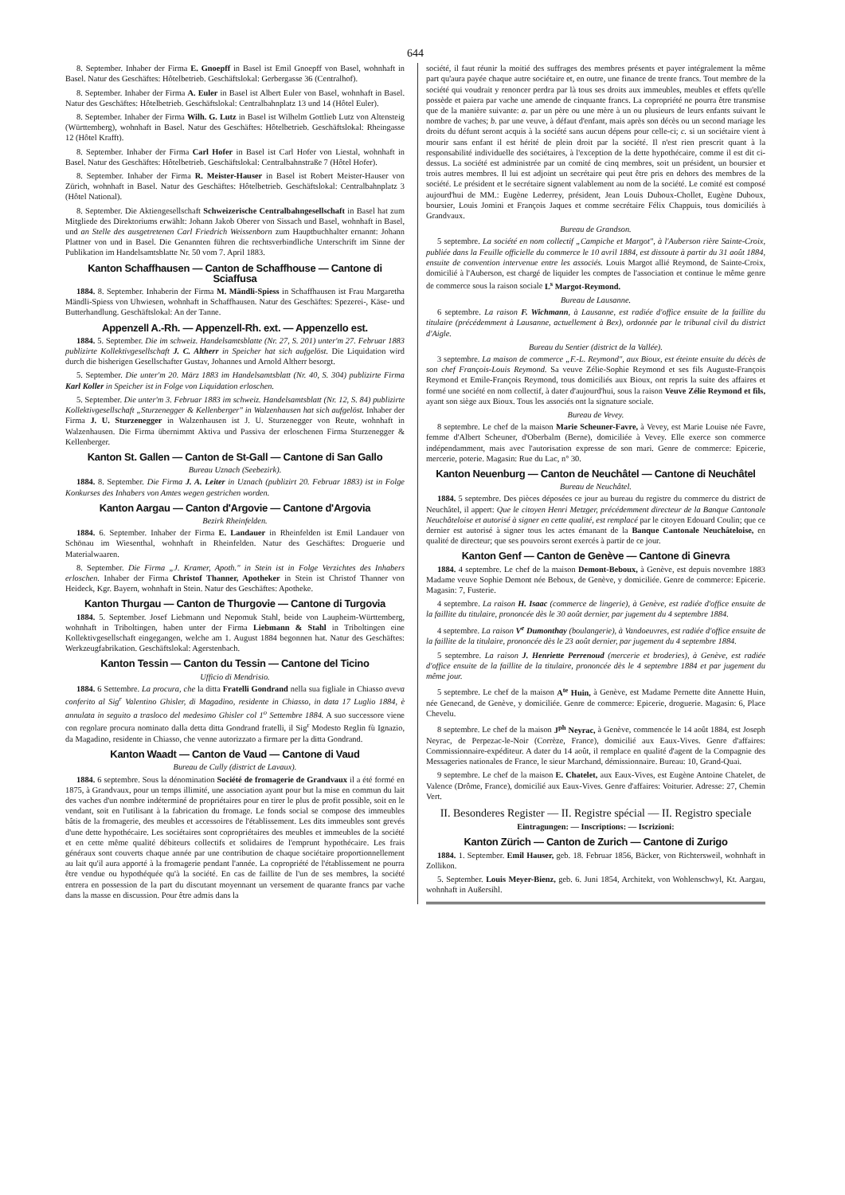644
8. September. Inhaber der Firma E. Gnoepff in Basel ist Emil Gnoepff von Basel, wohnhaft in Basel. Natur des Geschäftes: Hôtelbetrieb. Geschäftslokal: Gerbergasse 36 (Centralhof).
8. September. Inhaber der Firma A. Euler in Basel ist Albert Euler von Basel, wohnhaft in Basel. Natur des Geschäftes: Hôtelbetrieb. Geschäftslokal: Centralbahnplatz 13 und 14 (Hôtel Euler).
8. September. Inhaber der Firma Wilh. G. Lutz in Basel ist Wilhelm Gottlieb Lutz von Altensteig (Württemberg), wohnhaft in Basel. Natur des Geschäftes: Hôtelbetrieb. Geschäftslokal: Rheingasse 12 (Hôtel Krafft).
8. September. Inhaber der Firma Carl Hofer in Basel ist Carl Hofer von Liestal, wohnhaft in Basel. Natur des Geschäftes: Hôtelbetrieb. Geschäftslokal: Centralbahnstraße 7 (Hôtel Hofer).
8. September. Inhaber der Firma R. Meister-Hauser in Basel ist Robert Meister-Hauser von Zürich, wohnhaft in Basel. Natur des Geschäftes: Hôtelbetrieb. Geschäftslokal: Centralbahnplatz 3 (Hôtel National).
8. September. Die Aktiengesellschaft Schweizerische Centralbahngesellschaft in Basel hat zum Mitgliede des Direktoriums erwählt: Johann Jakob Oberer von Sissach und Basel, wohnhaft in Basel, und an Stelle des ausgetretenen Carl Friedrich Weissenborn zum Hauptbuchhalter ernannt: Johann Plattner von und in Basel. Die Genannten führen die rechtsverbindliche Unterschrift im Sinne der Publikation im Handelsamtsblatte Nr. 50 vom 7. April 1883.
Kanton Schaffhausen — Canton de Schaffhouse — Cantone di Sciaffusa
1884. 8. September. Inhaberin der Firma M. Mändli-Spiess in Schaffhausen ist Frau Margaretha Mändli-Spiess von Uhwiesen, wohnhaft in Schaffhausen. Natur des Geschäftes: Spezerei-, Käse- und Butterhandlung. Geschäftslokal: An der Tanne.
Appenzell A.-Rh. — Appenzell-Rh. ext. — Appenzello est.
1884. 5. September. Die im schweiz. Handelsamtsblatte (Nr. 27, S. 201) unter'm 27. Februar 1883 publizirte Kollektivgesellschaft J. C. Altherr in Speicher hat sich aufgelöst. Die Liquidation wird durch die bisherigen Gesellschafter Gustav, Johannes und Arnold Altherr besorgt.
5. September. Die unter'm 20. März 1883 im Handelsamtsblatt (Nr. 40, S. 304) publizirte Firma Karl Koller in Speicher ist in Folge von Liquidation erloschen.
5. September. Die unter'm 3. Februar 1883 im schweiz. Handelsamtsblatt (Nr. 12, S. 84) publizirte Kollektivgesellschaft „Sturzenegger & Kellenberger" in Walzenhausen hat sich aufgelöst. Inhaber der Firma J. U. Sturzenegger in Walzenhausen ist J. U. Sturzenegger von Reute, wohnhaft in Walzenhausen. Die Firma übernimmt Aktiva und Passiva der erloschenen Firma Sturzenegger & Kellenberger.
Kanton St. Gallen — Canton de St-Gall — Cantone di San Gallo
Bureau Uznach (Seebezirk).
1884. 8. September. Die Firma J. A. Leiter in Uznach (publizirt 20. Februar 1883) ist in Folge Konkurses des Inhabers von Amtes wegen gestrichen worden.
Kanton Aargau — Canton d'Argovie — Cantone d'Argovia
Bezirk Rheinfelden.
1884. 6. September. Inhaber der Firma E. Landauer in Rheinfelden ist Emil Landauer von Schönau im Wiesenthal, wohnhaft in Rheinfelden. Natur des Geschäftes: Droguerie und Materialwaaren.
8. September. Die Firma „J. Kramer, Apoth." in Stein ist in Folge Verzichtes des Inhabers erloschen. Inhaber der Firma Christof Thanner, Apotheker in Stein ist Christof Thanner von Heideck, Kgr. Bayern, wohnhaft in Stein. Natur des Geschäftes: Apotheke.
Kanton Thurgau — Canton de Thurgovie — Cantone di Turgovia
1884. 5. September. Josef Liebmann und Nepomuk Stahl, beide von Laupheim-Württemberg, wohnhaft in Triboltingen, haben unter der Firma Liebmann & Stahl in Triboltingen eine Kollektivgesellschaft eingegangen, welche am 1. August 1884 begonnen hat. Natur des Geschäftes: Werkzeugfabrikation. Geschäftslokal: Agerstenbach.
Kanton Tessin — Canton du Tessin — Cantone del Ticino
Ufficio di Mendrisio.
1884. 6 Settembre. La procura, che la ditta Fratelli Gondrand nella sua figliale in Chiasso aveva conferito al Sig<sup>r</sup> Valentino Ghisler, di Magadino, residente in Chiasso, in data 17 Luglio 1884, è annulata in seguito a trasloco del medesimo Ghisler col 1<sup>o</sup> Settembre 1884. A suo successore viene con regolare procura nominato dalla detta ditta Gondrand fratelli, il Sig<sup>r</sup> Modesto Reglin fù Ignazio, da Magadino, residente in Chiasso, che venne autorizzato a firmare per la ditta Gondrand.
Kanton Waadt — Canton de Vaud — Cantone di Vaud
Bureau de Cully (district de Lavaux).
1884. 6 septembre. Sous la dénomination Société de fromagerie de Grandvaux il a été formé en 1875, à Grandvaux, pour un temps illimité, une association ayant pour but la mise en commun du lait des vaches d'un nombre indéterminé de propriétaires pour en tirer le plus de profit possible, soit en le vendant, soit en l'utilisant à la fabrication du fromage. Le fonds social se compose des immeubles bâtis de la fromagerie, des meubles et accessoires de l'établissement. Les dits immeubles sont grevés d'une dette hypothécaire. Les sociétaires sont copropriétaires des meubles et immeubles de la société et en cette même qualité débiteurs collectifs et solidaires de l'emprunt hypothécaire. Les frais généraux sont couverts chaque année par une contribution de chaque sociétaire proportionnellement au lait qu'il aura apporté à la fromagerie pendant l'année. La copropriété de l'établissement ne pourra être vendue ou hypothéquée qu'à la société. En cas de faillite de l'un de ses membres, la société entrera en possession de la part du discutant moyennant un versement de quarante francs par vache dans la masse en discussion. Pour être admis dans la
société, il faut réunir la moitié des suffrages des membres présents et payer intégralement la même part qu'aura payée chaque autre sociétaire et, en outre, une finance de trente francs. Tout membre de la société qui voudrait y renoncer perdra par là tous ses droits aux immeubles, meubles et effets qu'elle possède et paiera par vache une amende de cinquante francs. La copropriété ne pourra être transmise que de la manière suivante: a. par un père ou une mère à un ou plusieurs de leurs enfants suivant le nombre de vaches; b. par une veuve, à défaut d'enfant, mais après son décès ou un second mariage les droits du défunt seront acquis à la société sans aucun dépens pour celle-ci; c. si un sociétaire vient à mourir sans enfant il est hérité de plein droit par la société. Il n'est rien prescrit quant à la responsabilité individuelle des sociétaires, à l'exception de la dette hypothécaire, comme il est dit ci-dessus. La société est administrée par un comité de cinq membres, soit un président, un boursier et trois autres membres. Il lui est adjoint un secrétaire qui peut être pris en dehors des membres de la société. Le président et le secrétaire signent valablement au nom de la société. Le comité est composé aujourd'hui de MM.: Eugène Lederrey, président, Jean Louis Duboux-Chollet, Eugène Duboux, boursier, Louis Jomini et François Jaques et comme secrétaire Félix Chappuis, tous domiciliés à Grandvaux.
Bureau de Grandson.
5 septembre. La société en nom collectif „Campiche et Margot", à l'Auberson rière Sainte-Croix, publiée dans la Feuille officielle du commerce le 10 avril 1884, est dissoute à partir du 31 août 1884, ensuite de convention intervenue entre les associés. Louis Margot allié Reymond, de Sainte-Croix, domicilié à l'Auberson, est chargé de liquider les comptes de l'association et continue le même genre de commerce sous la raison sociale L<sup>s</sup> Margot-Reymond.
Bureau de Lausanne.
6 septembre. La raison F. Wichmann, à Lausanne, est radiée d'office ensuite de la faillite du titulaire (précédemment à Lausanne, actuellement à Bex), ordonnée par le tribunal civil du district d'Aigle.
Bureau du Sentier (district de la Vallée).
3 septembre. La maison de commerce „F.-L. Reymond", aux Bioux, est éteinte ensuite du décès de son chef François-Louis Reymond. Sa veuve Zélie-Sophie Reymond et ses fils Auguste-François Reymond et Emile-François Reymond, tous domiciliés aux Bioux, ont repris la suite des affaires et formé une société en nom collectif, à dater d'aujourd'hui, sous la raison Veuve Zélie Reymond et fils, ayant son siège aux Bioux. Tous les associés ont la signature sociale.
Bureau de Vevey.
8 septembre. Le chef de la maison Marie Scheuner-Favre, à Vevey, est Marie Louise née Favre, femme d'Albert Scheuner, d'Oberbalm (Berne), domiciliée à Vevey. Elle exerce son commerce indépendamment, mais avec l'autorisation expresse de son mari. Genre de commerce: Epicerie, mercerie, poterie. Magasin: Rue du Lac, n° 30.
Kanton Neuenburg — Canton de Neuchâtel — Cantone di Neuchâtel
Bureau de Neuchâtel.
1884. 5 septembre. Des pièces déposées ce jour au bureau du registre du commerce du district de Neuchâtel, il appert: Que le citoyen Henri Metzger, précédemment directeur de la Banque Cantonale Neuchâteloise et autorisé à signer en cette qualité, est remplacé par le citoyen Edouard Coulin; que ce dernier est autorisé à signer tous les actes émanant de la Banque Cantonale Neuchâteloise, en qualité de directeur; que ses pouvoirs seront exercés à partir de ce jour.
Kanton Genf — Canton de Genève — Cantone di Ginevra
1884. 4 septembre. Le chef de la maison Demont-Beboux, à Genève, est depuis novembre 1883 Madame veuve Sophie Demont née Beboux, de Genève, y domiciliée. Genre de commerce: Epicerie. Magasin: 7, Fusterie.
4 septembre. La raison H. Isaac (commerce de lingerie), à Genève, est radiée d'office ensuite de la faillite du titulaire, prononcée dès le 30 août dernier, par jugement du 4 septembre 1884.
4 septembre. La raison V<sup>e</sup> Dumonthay (boulangerie), à Vandoeuvres, est radiée d'office ensuite de la faillite de la titulaire, prononcée dès le 23 août dernier, par jugement du 4 septembre 1884.
5 septembre. La raison J. Henriette Perrenoud (mercerie et broderies), à Genève, est radiée d'office ensuite de la faillite de la titulaire, prononcée dès le 4 septembre 1884 et par jugement du même jour.
5 septembre. Le chef de la maison A<sup>te</sup> Huin, à Genève, est Madame Pernette dite Annette Huin, née Genecand, de Genève, y domiciliée. Genre de commerce: Epicerie, droguerie. Magasin: 6, Place Chevelu.
8 septembre. Le chef de la maison J<sup>ph</sup> Neyrac, à Genève, commencée le 14 août 1884, est Joseph Neyrac, de Perpezac-le-Noir (Corrèze, France), domicilié aux Eaux-Vives. Genre d'affaires: Commissionnaire-expéditeur. A dater du 14 août, il remplace en qualité d'agent de la Compagnie des Messageries nationales de France, le sieur Marchand, démissionnaire. Bureau: 10, Grand-Quai.
9 septembre. Le chef de la maison E. Chatelet, aux Eaux-Vives, est Eugène Antoine Chatelet, de Valence (Drôme, France), domicilié aux Eaux-Vives. Genre d'affaires: Voiturier. Adresse: 27, Chemin Vert.
II. Besonderes Register — II. Registre spécial — II. Registro speciale
Eintragungen: — Inscriptions: — Iscrizioni:
Kanton Zürich — Canton de Zurich — Cantone di Zurigo
1884. 1. September. Emil Hauser, geb. 18. Februar 1856, Bäcker, von Richtersweil, wohnhaft in Zollikon.
5. September. Louis Meyer-Bienz, geb. 6. Juni 1854, Architekt, von Wohlenschwyl, Kt. Aargau, wohnhaft in Außersihl.